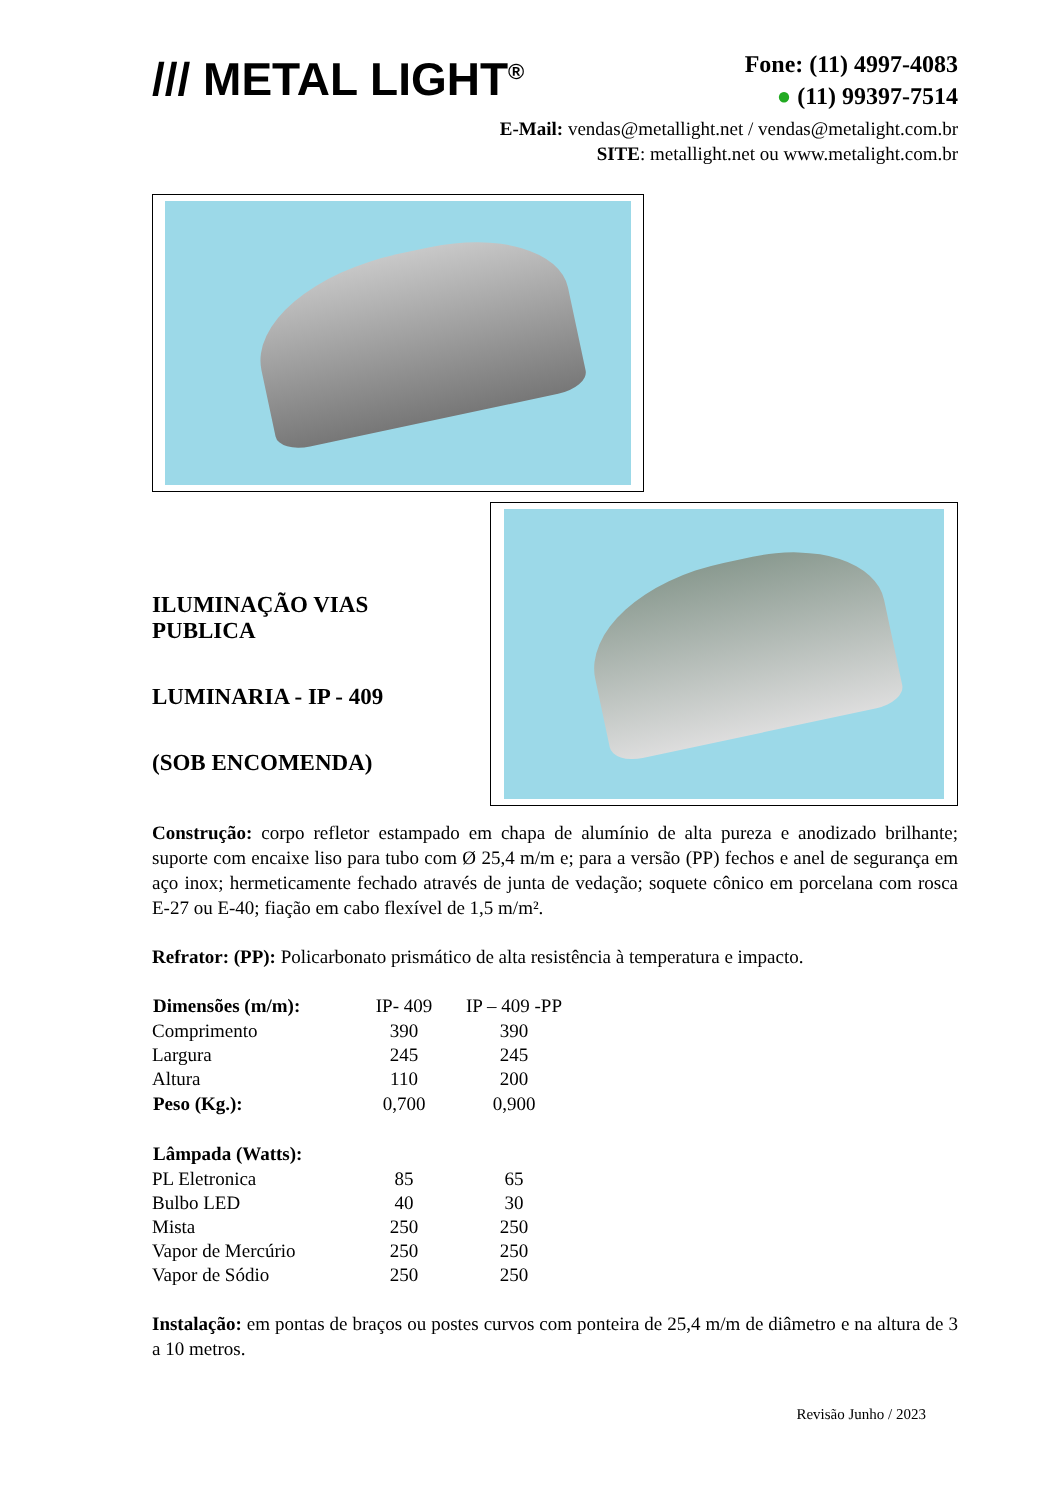/// METAL LIGHT<sup>®</sup>
Fone: (11) 4997-4083
● (11) 99397-7514
E-Mail: vendas@metallight.net / vendas@metalight.com.br
SITE: metallight.net ou www.metalight.com.br
ILUMINAÇÃO VIAS
PUBLICA
LUMINARIA - IP - 409
(SOB ENCOMENDA)
Construção: corpo refletor estampado em chapa de alumínio de alta pureza e anodizado brilhante; suporte com encaixe liso para tubo com Ø 25,4 m/m e; para a versão (PP) fechos e anel de segurança em aço inox; hermeticamente fechado através de junta de vedação; soquete cônico em porcelana com rosca E-27 ou E-40; fiação em cabo flexível de 1,5 m/m².
Refrator: (PP): Policarbonato prismático de alta resistência à temperatura e impacto.
| Dimensões (m/m): | IP- 409 | IP – 409 -PP |
| Comprimento | 390 | 390 |
| Largura | 245 | 245 |
| Altura | 110 | 200 |
| Peso (Kg.): | 0,700 | 0,900 |
| Lâmpada (Watts): | | |
| PL Eletronica | 85 | 65 |
| Bulbo LED | 40 | 30 |
| Mista | 250 | 250 |
| Vapor de Mercúrio | 250 | 250 |
| Vapor de Sódio | 250 | 250 |
Instalação: em pontas de braços ou postes curvos com ponteira de 25,4 m/m de diâmetro e na altura de 3 a 10 metros.
Revisão Junho / 2023